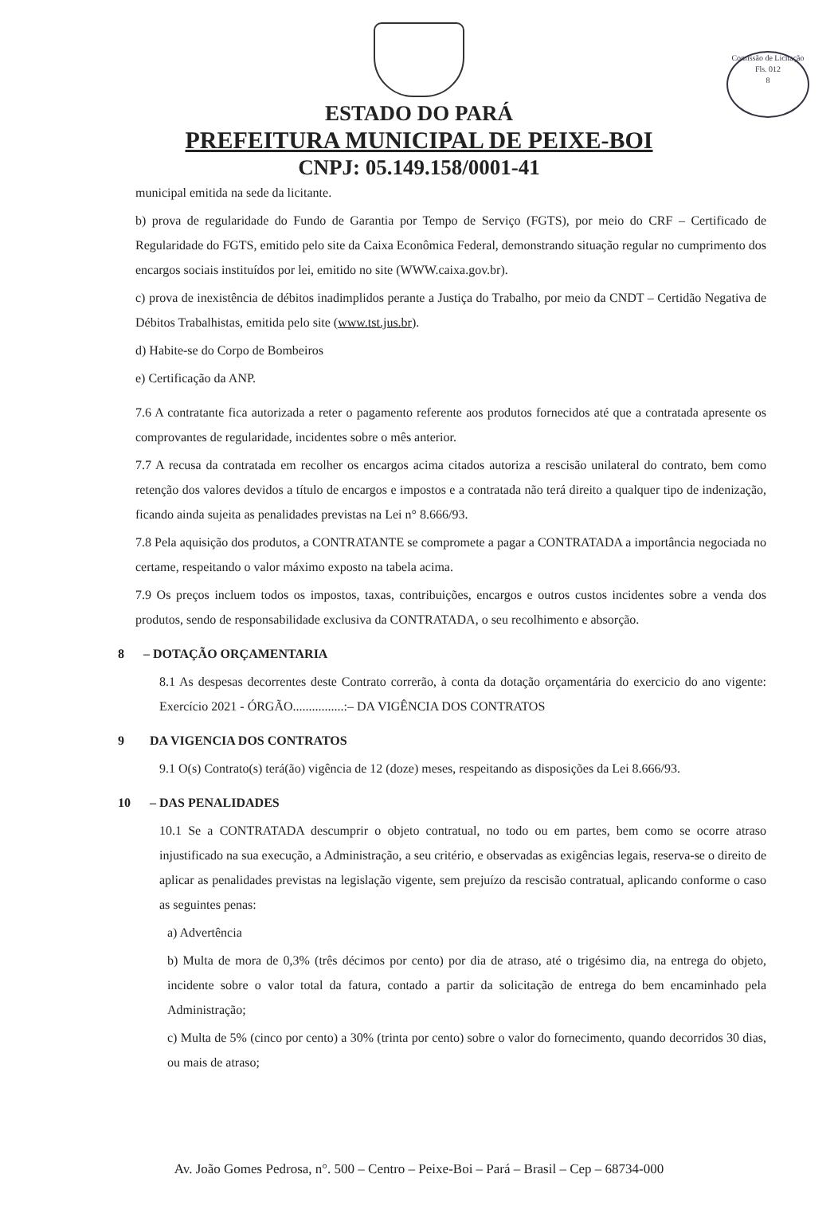Comissão de Licitação
Fls. 012
8
ESTADO DO PARÁ
PREFEITURA MUNICIPAL DE PEIXE-BOI
CNPJ: 05.149.158/0001-41
municipal emitida na sede da licitante.
b) prova de regularidade do Fundo de Garantia por Tempo de Serviço (FGTS), por meio do CRF – Certificado de Regularidade do FGTS, emitido pelo site da Caixa Econômica Federal, demonstrando situação regular no cumprimento dos encargos sociais instituídos por lei, emitido no site (WWW.caixa.gov.br).
c) prova de inexistência de débitos inadimplidos perante a Justiça do Trabalho, por meio da CNDT – Certidão Negativa de Débitos Trabalhistas, emitida pelo site (www.tst.jus.br).
d) Habite-se do Corpo de Bombeiros
e) Certificação da ANP.
7.6 A contratante fica autorizada a reter o pagamento referente aos produtos fornecidos até que a contratada apresente os comprovantes de regularidade, incidentes sobre o mês anterior.
7.7 A recusa da contratada em recolher os encargos acima citados autoriza a rescisão unilateral do contrato, bem como retenção dos valores devidos a título de encargos e impostos e a contratada não terá direito a qualquer tipo de indenização, ficando ainda sujeita as penalidades previstas na Lei n° 8.666/93.
7.8 Pela aquisição dos produtos, a CONTRATANTE se compromete a pagar a CONTRATADA a importância negociada no certame, respeitando o valor máximo exposto na tabela acima.
7.9 Os preços incluem todos os impostos, taxas, contribuições, encargos e outros custos incidentes sobre a venda dos produtos, sendo de responsabilidade exclusiva da CONTRATADA, o seu recolhimento e absorção.
8 – DOTAÇÃO ORÇAMENTARIA
8.1 As despesas decorrentes deste Contrato correrão, à conta da dotação orçamentária do exercicio do ano vigente: Exercício 2021 - ÓRGÃO................:– DA VIGÊNCIA DOS CONTRATOS
9 DA VIGENCIA DOS CONTRATOS
9.1 O(s) Contrato(s) terá(ão) vigência de 12 (doze) meses, respeitando as disposições da Lei 8.666/93.
10 – DAS PENALIDADES
10.1 Se a CONTRATADA descumprir o objeto contratual, no todo ou em partes, bem como se ocorre atraso injustificado na sua execução, a Administração, a seu critério, e observadas as exigências legais, reserva-se o direito de aplicar as penalidades previstas na legislação vigente, sem prejuízo da rescisão contratual, aplicando conforme o caso as seguintes penas:
a) Advertência
b) Multa de mora de 0,3% (três décimos por cento) por dia de atraso, até o trigésimo dia, na entrega do objeto, incidente sobre o valor total da fatura, contado a partir da solicitação de entrega do bem encaminhado pela Administração;
c) Multa de 5% (cinco por cento) a 30% (trinta por cento) sobre o valor do fornecimento, quando decorridos 30 dias, ou mais de atraso;
Av. João Gomes Pedrosa, n°. 500 – Centro – Peixe-Boi – Pará – Brasil – Cep – 68734-000